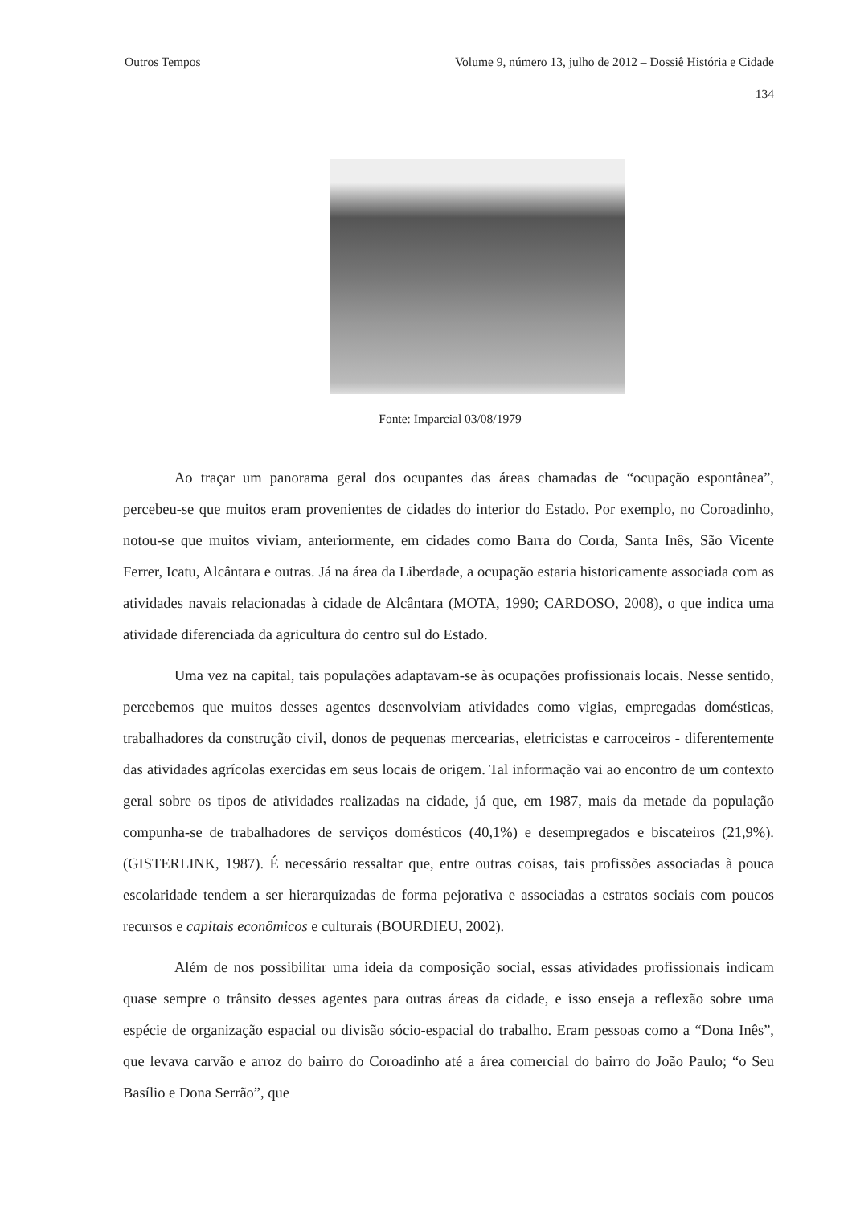Outros Tempos Volume 9, número 13, julho de 2012 – Dossiê História e Cidade
134
Fonte: Imparcial 03/08/1979
Ao traçar um panorama geral dos ocupantes das áreas chamadas de “ocupação espontânea”, percebeu-se que muitos eram provenientes de cidades do interior do Estado. Por exemplo, no Coroadinho, notou-se que muitos viviam, anteriormente, em cidades como Barra do Corda, Santa Inês, São Vicente Ferrer, Icatu, Alcântara e outras. Já na área da Liberdade, a ocupação estaria historicamente associada com as atividades navais relacionadas à cidade de Alcântara (MOTA, 1990; CARDOSO, 2008), o que indica uma atividade diferenciada da agricultura do centro sul do Estado.
Uma vez na capital, tais populações adaptavam-se às ocupações profissionais locais. Nesse sentido, percebemos que muitos desses agentes desenvolviam atividades como vigias, empregadas domésticas, trabalhadores da construção civil, donos de pequenas mercearias, eletricistas e carroceiros - diferentemente das atividades agrícolas exercidas em seus locais de origem. Tal informação vai ao encontro de um contexto geral sobre os tipos de atividades realizadas na cidade, já que, em 1987, mais da metade da população compunha-se de trabalhadores de serviços domésticos (40,1%) e desempregados e biscateiros (21,9%). (GISTERLINK, 1987). É necessário ressaltar que, entre outras coisas, tais profissões associadas à pouca escolaridade tendem a ser hierarquizadas de forma pejorativa e associadas a estratos sociais com poucos recursos e capitais econômicos e culturais (BOURDIEU, 2002).
Além de nos possibilitar uma ideia da composição social, essas atividades profissionais indicam quase sempre o trânsito desses agentes para outras áreas da cidade, e isso enseja a reflexão sobre uma espécie de organização espacial ou divisão sócio-espacial do trabalho. Eram pessoas como a “Dona Inês”, que levava carvão e arroz do bairro do Coroadinho até a área comercial do bairro do João Paulo; “o Seu Basílio e Dona Serrão”, que